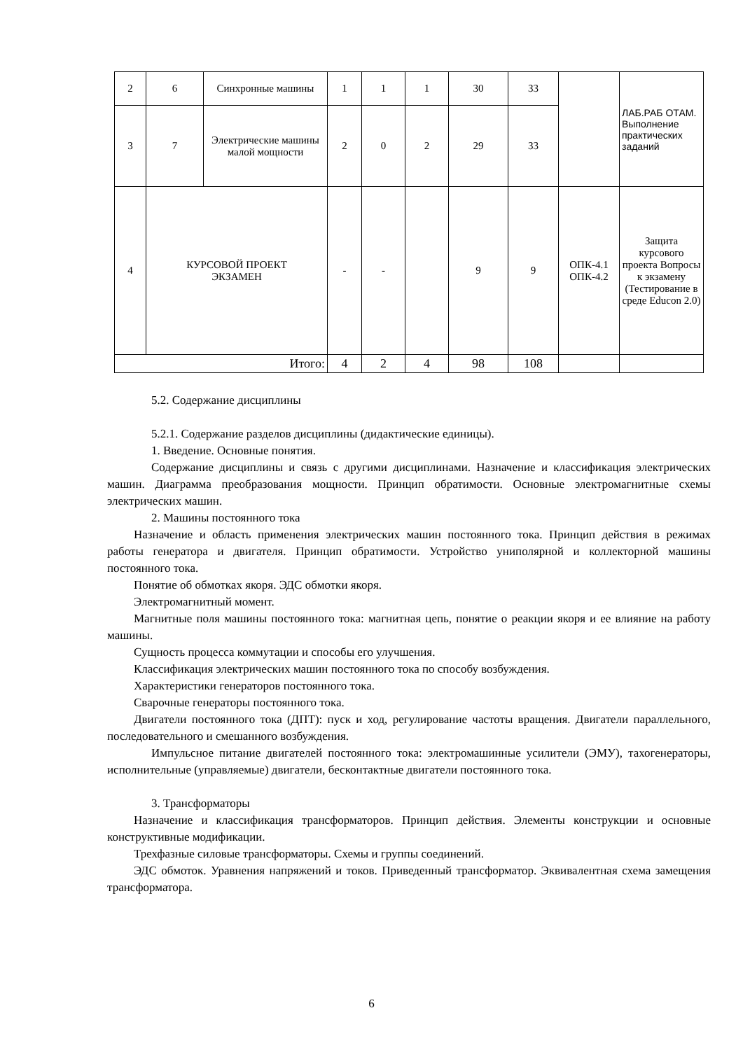| 2 | 6 | Синхронные машины | 1 | 1 | 1 | 30 | 33 | | ЛАБ.РАБ ОТАМ. Выполнение практических заданий |
| 3 | 7 | Электрические машины малой мощности | 2 | 0 | 2 | 29 | 33 | | |
| 4 | КУРСОВОЙ ПРОЕКТ ЭКЗАМЕН | | - | - | | 9 | 9 | ОПК-4.1 ОПК-4.2 | Защита курсового проекта Вопросы к экзамену (Тестирование в среде Educon 2.0) |
| Итого: | | | 4 | 2 | 4 | 98 | 108 | | |
5.2. Содержание дисциплины
5.2.1. Содержание разделов дисциплины (дидактические единицы).
1. Введение. Основные понятия.
Содержание дисциплины и связь с другими дисциплинами. Назначение и классификация электрических машин. Диаграмма преобразования мощности. Принцип обратимости. Основные электромагнитные схемы электрических машин.
2. Машины постоянного тока
Назначение и область применения электрических машин постоянного тока. Принцип действия в режимах работы генератора и двигателя. Принцип обратимости. Устройство униполярной и коллекторной машины постоянного тока.
Понятие об обмотках якоря. ЭДС обмотки якоря.
Электромагнитный момент.
Магнитные поля машины постоянного тока: магнитная цепь, понятие о реакции якоря и ее влияние на работу машины.
Сущность процесса коммутации и способы его улучшения.
Классификация электрических машин постоянного тока по способу возбуждения.
Характеристики генераторов постоянного тока.
Сварочные генераторы постоянного тока.
Двигатели постоянного тока (ДПТ): пуск и ход, регулирование частоты вращения. Двигатели параллельного, последовательного и смешанного возбуждения.
Импульсное питание двигателей постоянного тока: электромашинные усилители (ЭМУ), тахогенераторы, исполнительные (управляемые) двигатели, бесконтактные двигатели постоянного тока.
3. Трансформаторы
Назначение и классификация трансформаторов. Принцип действия. Элементы конструкции и основные конструктивные модификации.
Трехфазные силовые трансформаторы. Схемы и группы соединений.
ЭДС обмоток. Уравнения напряжений и токов. Приведенный трансформатор. Эквивалентная схема замещения трансформатора.
6